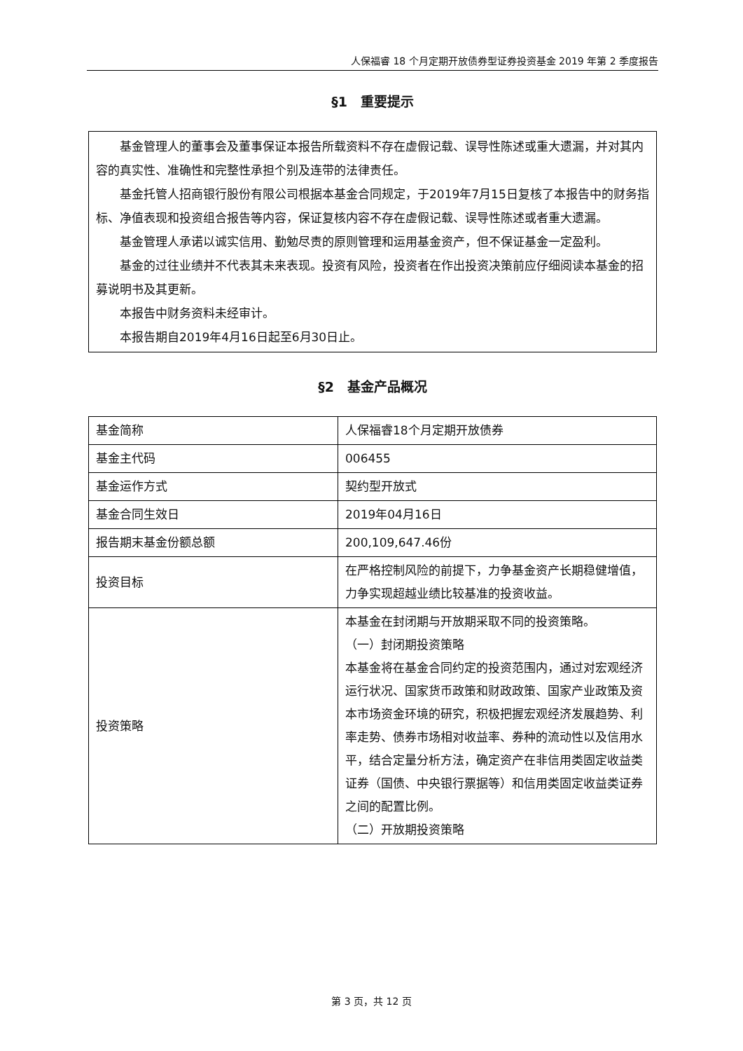人保福睿 18 个月定期开放债券型证券投资基金 2019 年第 2 季度报告
§1　重要提示
基金管理人的董事会及董事保证本报告所载资料不存在虚假记载、误导性陈述或重大遗漏，并对其内容的真实性、准确性和完整性承担个别及连带的法律责任。
基金托管人招商银行股份有限公司根据本基金合同规定，于2019年7月15日复核了本报告中的财务指标、净值表现和投资组合报告等内容，保证复核内容不存在虚假记载、误导性陈述或者重大遗漏。
基金管理人承诺以诚实信用、勤勉尽责的原则管理和运用基金资产，但不保证基金一定盈利。
基金的过往业绩并不代表其未来表现。投资有风险，投资者在作出投资决策前应仔细阅读本基金的招募说明书及其更新。
本报告中财务资料未经审计。
本报告期自2019年4月16日起至6月30日止。
§2　基金产品概况
| 基金简称 | 人保福睿18个月定期开放债券 |
| 基金主代码 | 006455 |
| 基金运作方式 | 契约型开放式 |
| 基金合同生效日 | 2019年04月16日 |
| 报告期末基金份额总额 | 200,109,647.46份 |
| 投资目标 | 在严格控制风险的前提下，力争基金资产长期稳健增值，力争实现超越业绩比较基准的投资收益。 |
| 投资策略 | 本基金在封闭期与开放期采取不同的投资策略。 （一）封闭期投资策略 本基金将在基金合同约定的投资范围内，通过对宏观经济运行状况、国家货币政策和财政政策、国家产业政策及资本市场资金环境的研究，积极把握宏观经济发展趋势、利率走势、债券市场相对收益率、券种的流动性以及信用水平，结合定量分析方法，确定资产在非信用类固定收益类证券（国债、中央银行票据等）和信用类固定收益类证券之间的配置比例。 （二）开放期投资策略 |
第 3 页，共 12 页